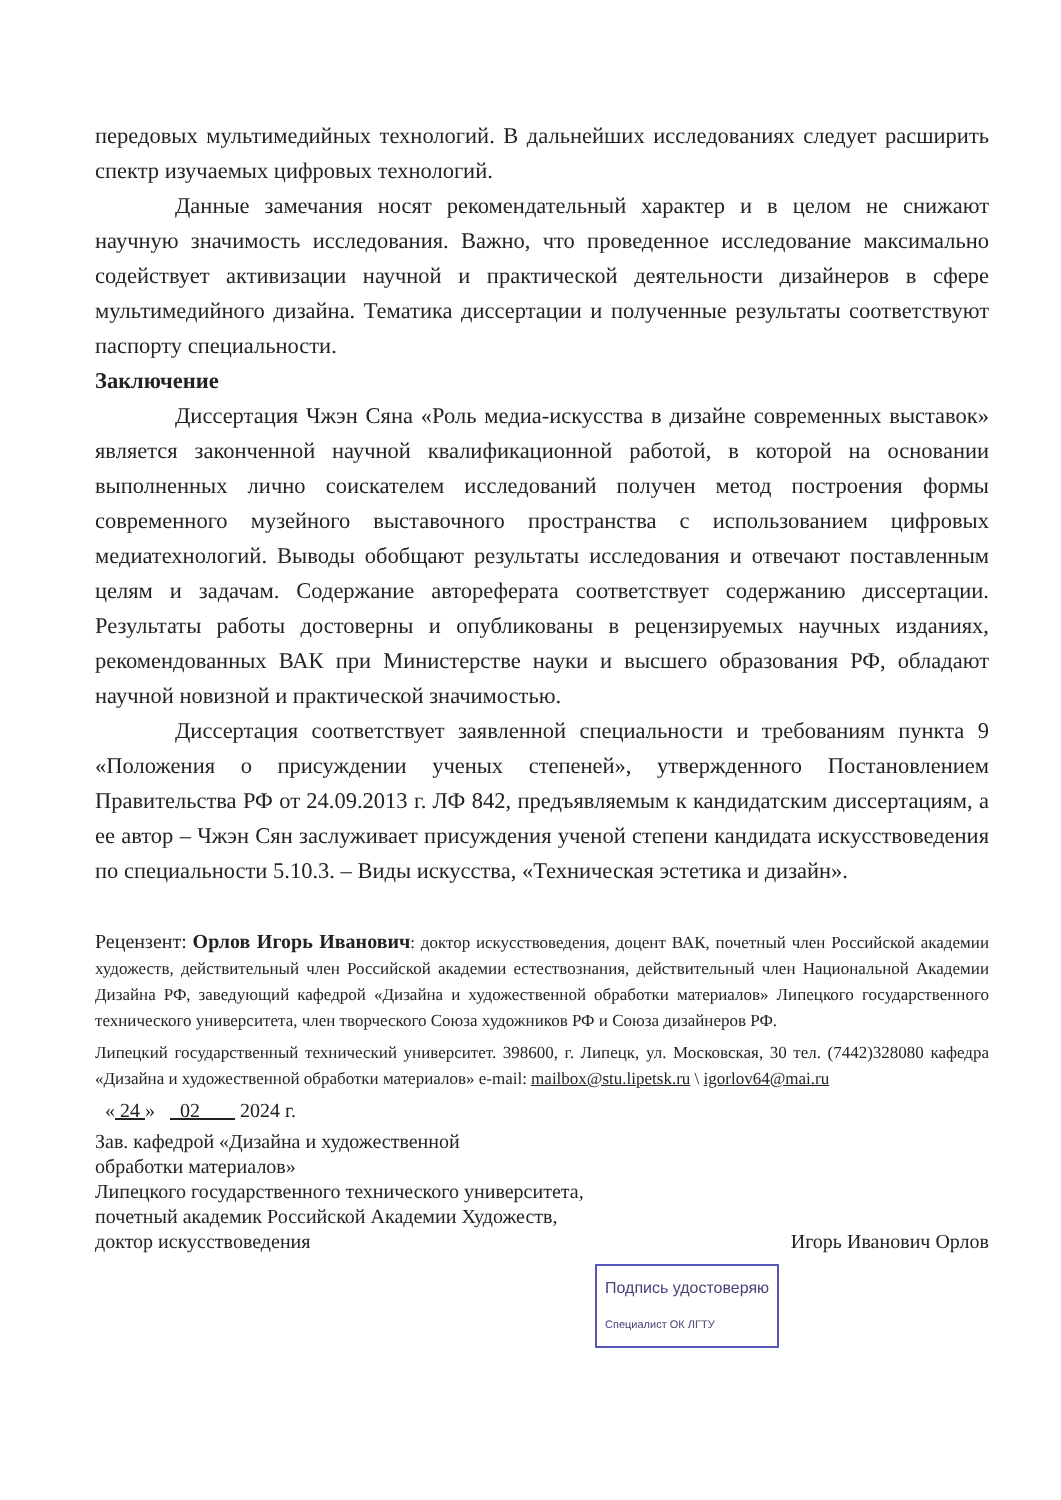передовых мультимедийных технологий. В дальнейших исследованиях следует расширить спектр изучаемых цифровых технологий.
Данные замечания носят рекомендательный характер и в целом не снижают научную значимость исследования. Важно, что проведенное исследование максимально содействует активизации научной и практической деятельности дизайнеров в сфере мультимедийного дизайна. Тематика диссертации и полученные результаты соответствуют паспорту специальности.
Заключение
Диссертация Чжэн Сяна «Роль медиа-искусства в дизайне современных выставок» является законченной научной квалификационной работой, в которой на основании выполненных лично соискателем исследований получен метод построения формы современного музейного выставочного пространства с использованием цифровых медиатехнологий. Выводы обобщают результаты исследования и отвечают поставленным целям и задачам. Содержание автореферата соответствует содержанию диссертации. Результаты работы достоверны и опубликованы в рецензируемых научных изданиях, рекомендованных ВАК при Министерстве науки и высшего образования РФ, обладают научной новизной и практической значимостью.
Диссертация соответствует заявленной специальности и требованиям пункта 9 «Положения о присуждении ученых степеней», утвержденного Постановлением Правительства РФ от 24.09.2013 г. ЛФ 842, предъявляемым к кандидатским диссертациям, а ее автор – Чжэн Сян заслуживает присуждения ученой степени кандидата искусствоведения по специальности 5.10.3. – Виды искусства, «Техническая эстетика и дизайн».
Рецензент: Орлов Игорь Иванович: доктор искусствоведения, доцент ВАК, почетный член Российской академии художеств, действительный член Российской академии естествознания, действительный член Национальной Академии Дизайна РФ, заведующий кафедрой «Дизайна и художественной обработки материалов» Липецкого государственного технического университета, член творческого Союза художников РФ и Союза дизайнеров РФ.
Липецкий государственный технический университет. 398600, г. Липецк, ул. Московская, 30 тел. (7442)328080 кафедра «Дизайна и художественной обработки материалов» e-mail: mailbox@stu.lipetsk.ru \ igorlov64@mai.ru
« 24 » 02 2024 г.
Зав. кафедрой «Дизайна и художественной
обработки материалов»
Липецкого государственного технического университета,
почетный академик Российской Академии Художеств,
доктор искусствоведения Игорь Иванович Орлов
Подпись удостоверяю
Специалист ОК ЛГТУ